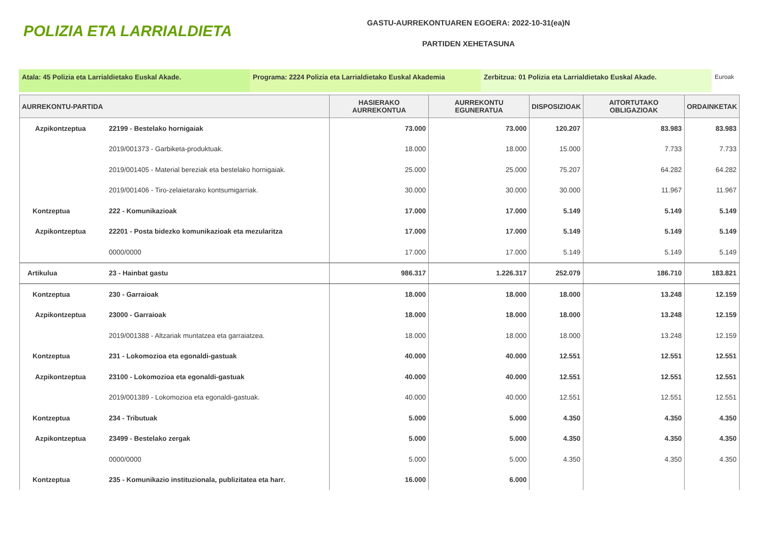POLIZIA ETA LARRIALDIETA
GASTU-AURREKONTUAREN EGOERA: 2022-10-31(ea)N
PARTIDEN XEHETASUNA
Atala: 45 Polizia eta Larrialdietako Euskal Akade. Programa: 2224 Polizia eta Larrialdietako Euskal Akademia
Zerbitzua: 01 Polizia eta Larrialdietako Euskal Akade. Euroak
| AURREKONTU-PARTIDA | | HASIERAKO AURREKONTUA | AURREKONTU EGUNERATUA | DISPOSIZIOAK | AITORTUTAKO OBLIGAZIOAK | ORDAINKETAK |
| --- | --- | --- | --- | --- | --- | --- |
| Azpikontzeptua | 22199 - Bestelako hornigaiak | 73.000 | 73.000 | 120.207 | 83.983 | 83.983 |
| | 2019/001373 - Garbiketa-produktuak. | 18.000 | 18.000 | 15.000 | 7.733 | 7.733 |
| | 2019/001405 - Material bereziak eta bestelako hornigaiak. | 25.000 | 25.000 | 75.207 | 64.282 | 64.282 |
| | 2019/001406 - Tiro-zelaietarako kontsumigarriak. | 30.000 | 30.000 | 30.000 | 11.967 | 11.967 |
| Kontzeptua | 222 - Komunikazioak | 17.000 | 17.000 | 5.149 | 5.149 | 5.149 |
| Azpikontzeptua | 22201 - Posta bidezko komunikazioak eta mezularitza | 17.000 | 17.000 | 5.149 | 5.149 | 5.149 |
| | 0000/0000 | 17.000 | 17.000 | 5.149 | 5.149 | 5.149 |
| Artikulua | 23 - Hainbat gastu | 986.317 | 1.226.317 | 252.079 | 186.710 | 183.821 |
| Kontzeptua | 230 - Garraioak | 18.000 | 18.000 | 18.000 | 13.248 | 12.159 |
| Azpikontzeptua | 23000 - Garraioak | 18.000 | 18.000 | 18.000 | 13.248 | 12.159 |
| | 2019/001388 - Altzariak muntatzea eta garraiatzea. | 18.000 | 18.000 | 18.000 | 13.248 | 12.159 |
| Kontzeptua | 231 - Lokomozioa eta egonaldi-gastuak | 40.000 | 40.000 | 12.551 | 12.551 | 12.551 |
| Azpikontzeptua | 23100 - Lokomozioa eta egonaldi-gastuak | 40.000 | 40.000 | 12.551 | 12.551 | 12.551 |
| | 2019/001389 - Lokomozioa eta egonaldi-gastuak. | 40.000 | 40.000 | 12.551 | 12.551 | 12.551 |
| Kontzeptua | 234 - Tributuak | 5.000 | 5.000 | 4.350 | 4.350 | 4.350 |
| Azpikontzeptua | 23499 - Bestelako zergak | 5.000 | 5.000 | 4.350 | 4.350 | 4.350 |
| | 0000/0000 | 5.000 | 5.000 | 4.350 | 4.350 | 4.350 |
| Kontzeptua | 235 - Komunikazio instituzionala, publizitatea eta harr. | 16.000 | 6.000 | | | |